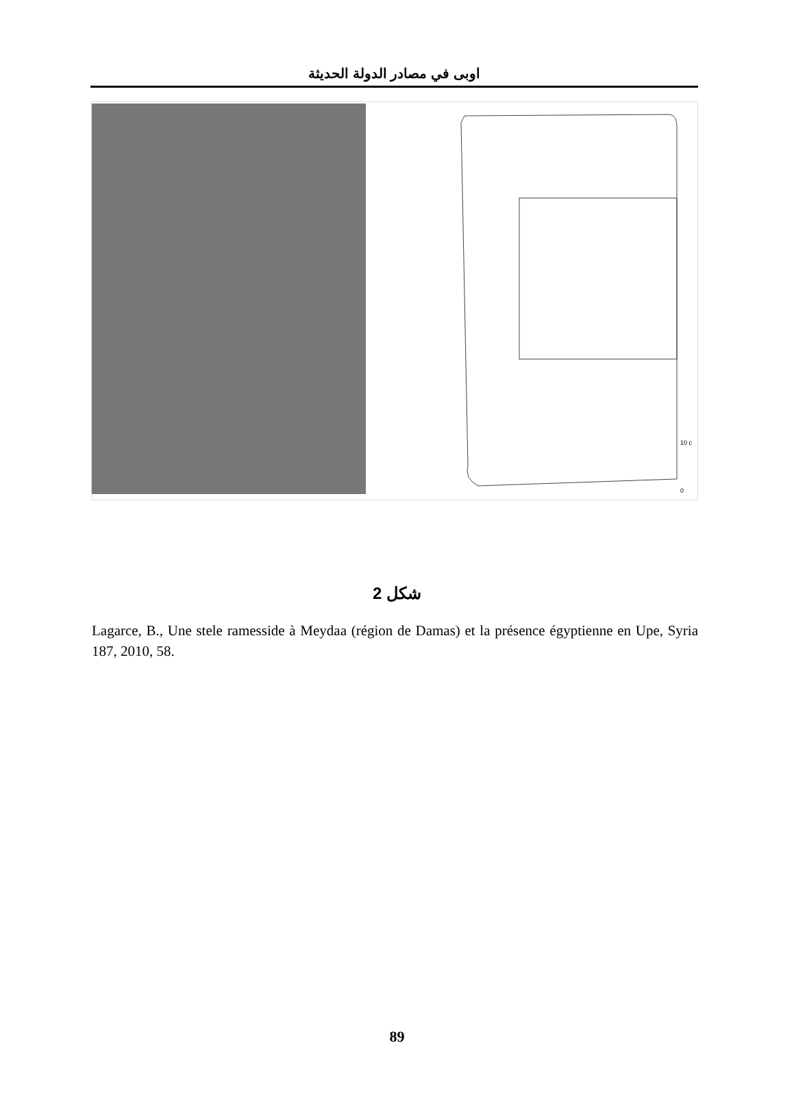اوبى في مصادر الدولة الحديثة
10 c
0
شكل 2
Lagarce, B., Une stele ramesside à Meydaa (région de Damas) et la présence égyptienne en Upe, Syria 187, 2010, 58.
89